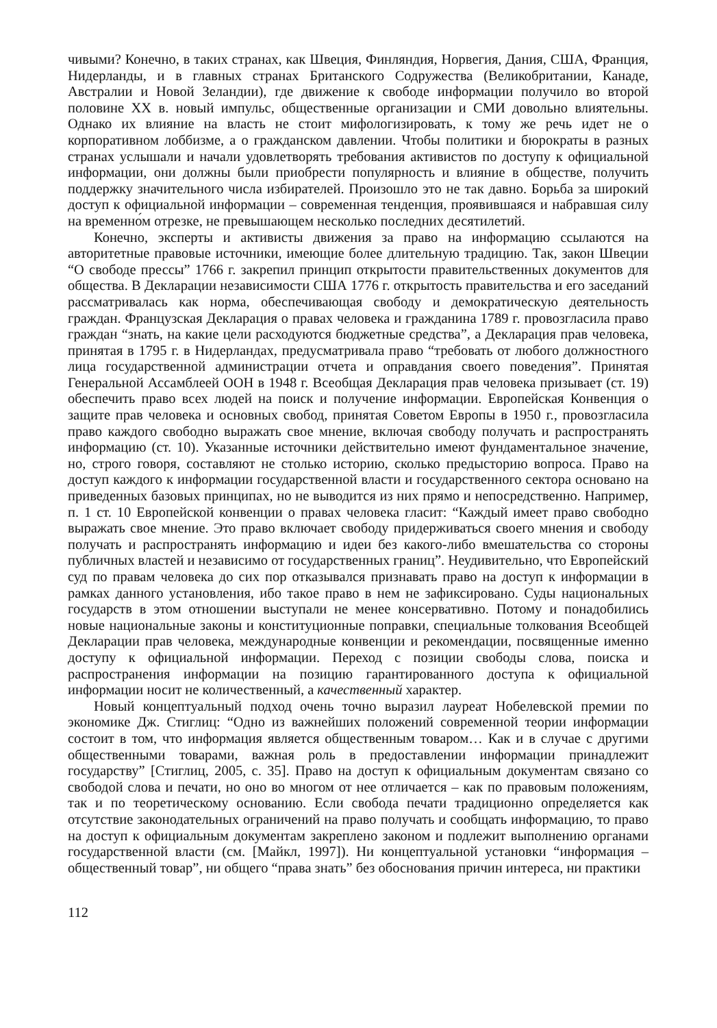чивыми? Конечно, в таких странах, как Швеция, Финляндия, Норвегия, Дания, США, Франция, Нидерланды, и в главных странах Британского Содружества (Великобритании, Канаде, Австралии и Новой Зеландии), где движение к свободе информации получило во второй половине XX в. новый импульс, общественные организации и СМИ довольно влиятельны. Однако их влияние на власть не стоит мифологизировать, к тому же речь идет не о корпоративном лоббизме, а о гражданском давлении. Чтобы политики и бюрократы в разных странах услышали и начали удовлетворять требования активистов по доступу к официальной информации, они должны были приобрести популярность и влияние в обществе, получить поддержку значительного числа избирателей. Произошло это не так давно. Борьба за широкий доступ к официальной информации – современная тенденция, проявившаяся и набравшая силу на временно́м отрезке, не превышающем несколько последних десятилетий.
Конечно, эксперты и активисты движения за право на информацию ссылаются на авторитетные правовые источники, имеющие более длительную традицию. Так, закон Швеции “О свободе прессы” 1766 г. закрепил принцип открытости правительственных документов для общества. В Декларации независимости США 1776 г. открытость правительства и его заседаний рассматривалась как норма, обеспечивающая свободу и демократическую деятельность граждан. Французская Декларация о правах человека и гражданина 1789 г. провозгласила право граждан “знать, на какие цели расходуются бюджетные средства”, а Декларация прав человека, принятая в 1795 г. в Нидерландах, предусматривала право “требовать от любого должностного лица государственной администрации отчета и оправдания своего поведения”. Принятая Генеральной Ассамблеей ООН в 1948 г. Всеобщая Декларация прав человека призывает (ст. 19) обеспечить право всех людей на поиск и получение информации. Европейская Конвенция о защите прав человека и основных свобод, принятая Советом Европы в 1950 г., провозгласила право каждого свободно выражать свое мнение, включая свободу получать и распространять информацию (ст. 10). Указанные источники действительно имеют фундаментальное значение, но, строго говоря, составляют не столько историю, сколько предысторию вопроса. Право на доступ каждого к информации государственной власти и государственного сектора основано на приведенных базовых принципах, но не выводится из них прямо и непосредственно. Например, п. 1 ст. 10 Европейской конвенции о правах человека гласит: “Каждый имеет право свободно выражать свое мнение. Это право включает свободу придерживаться своего мнения и свободу получать и распространять информацию и идеи без какого-либо вмешательства со стороны публичных властей и независимо от государственных границ”. Неудивительно, что Европейский суд по правам человека до сих пор отказывался признавать право на доступ к информации в рамках данного установления, ибо такое право в нем не зафиксировано. Суды национальных государств в этом отношении выступали не менее консервативно. Потому и понадобились новые национальные законы и конституционные поправки, специальные толкования Всеобщей Декларации прав человека, международные конвенции и рекомендации, посвященные именно доступу к официальной информации. Переход с позиции свободы слова, поиска и распространения информации на позицию гарантированного доступа к официальной информации носит не количественный, а качественный характер.
Новый концептуальный подход очень точно выразил лауреат Нобелевской премии по экономике Дж. Стиглиц: “Одно из важнейших положений современной теории информации состоит в том, что информация является общественным товаром… Как и в случае с другими общественными товарами, важная роль в предоставлении информации принадлежит государству” [Стиглиц, 2005, с. 35]. Право на доступ к официальным документам связано со свободой слова и печати, но оно во многом от нее отличается – как по правовым положениям, так и по теоретическому основанию. Если свобода печати традиционно определяется как отсутствие законодательных ограничений на право получать и сообщать информацию, то право на доступ к официальным документам закреплено законом и подлежит выполнению органами государственной власти (см. [Майкл, 1997]). Ни концептуальной установки “информация – общественный товар”, ни общего “права знать” без обоснования причин интереса, ни практики
112